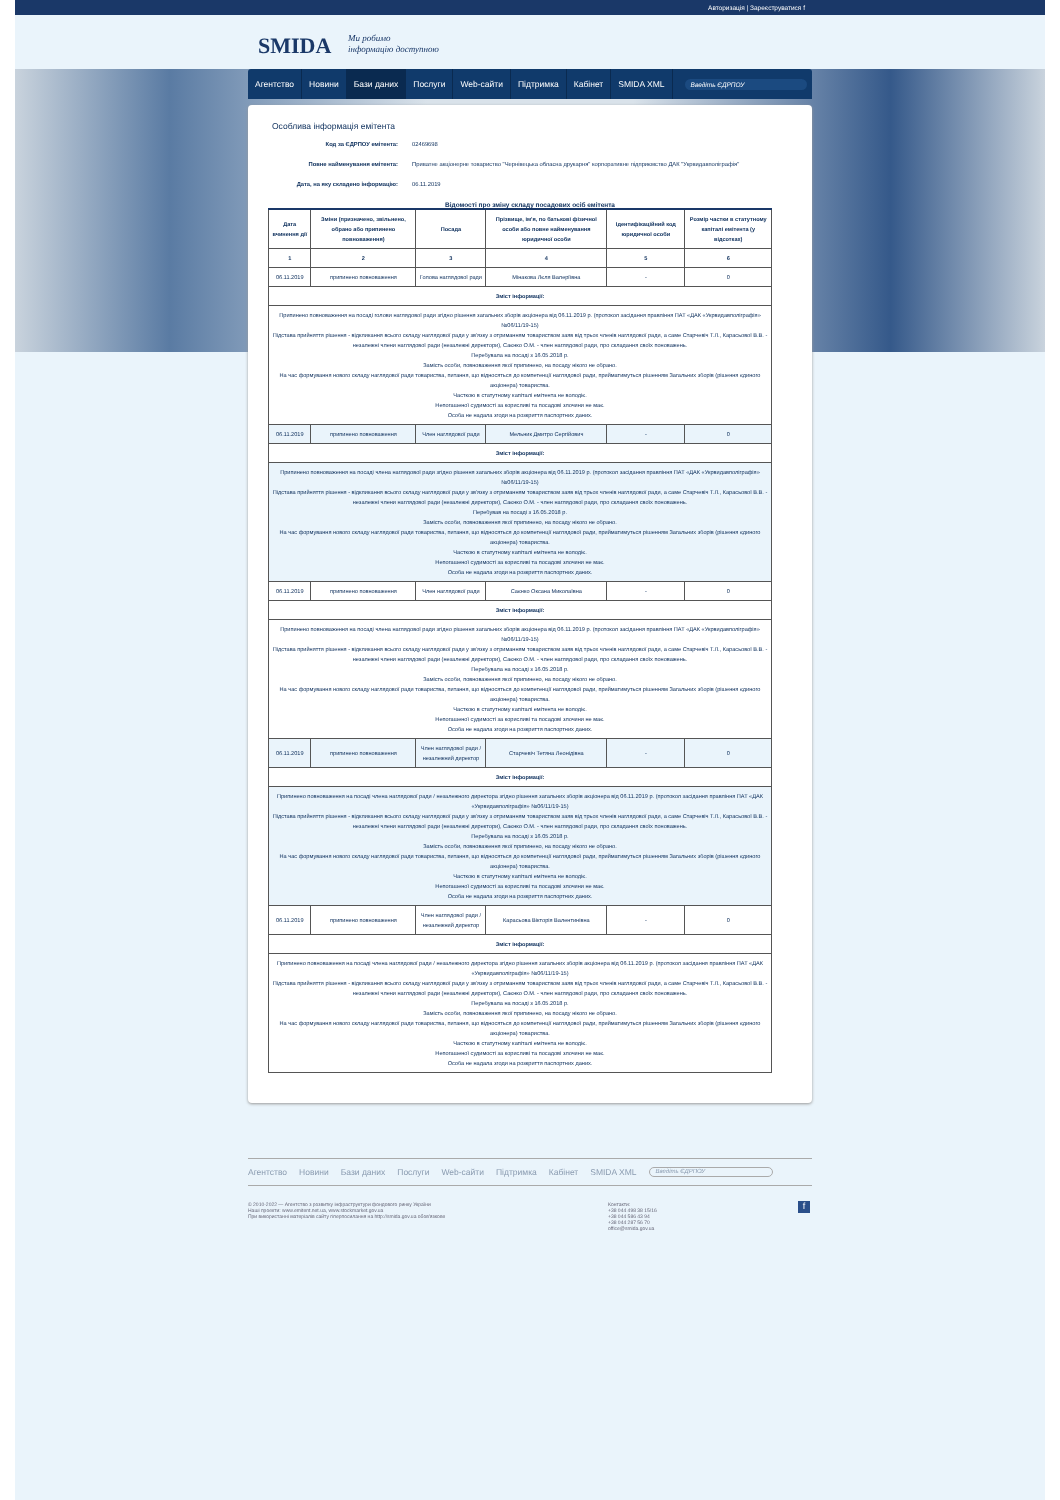Авторизація | Зареєструватися f
SMIDA
Ми робимо
інформацію доступною
Агентство Новини Бази даних Послуги Web-сайти Підтримка Кабінет SMIDA XML
Введіть ЄДРПОУ
Особлива інформація емітента
Код за ЄДРПОУ емітента: 02469698
Повне найменування емітента: Приватне акціонерне товариство "Чернівецька обласна друкарня" корпоративне підприємство ДАК "Укрвидавполіграфія"
Дата, на яку складено інформацію: 06.11.2019
Відомості про зміну складу посадових осіб емітента
| Дата вчинення дії | Зміни (призначено, звільнено, обрано або припинено повноваження) | Посада | Прізвище, ім'я, по батькові фізичної особи або повне найменування юридичної особи | Ідентифікаційний код юридичної особи | Розмір частки в статутному капіталі емітента (у відсотках) |
| --- | --- | --- | --- | --- | --- |
| 1 | 2 | 3 | 4 | 5 | 6 |
| 06.11.2019 | припинено повноваження | Голова наглядової ради | Мінакова Лєля Валеріївна | - | 0 |
| Зміст інформації: | | | | | |
| Припинено повноваження на посаді голови наглядової ради згідно рішення загальних зборів акціонера від 06.11.2019 р. (протокол засідання правління ПАТ «ДАК «Укрвидавполіграфія» №06/11/19-15) Підстава прийняття рішення - відкликання всього складу наглядової ради у зв'язку з отриманням товариством заяв від трьох членів наглядової ради, а саме Старчевіч Т.Л., Карасьової В.В. - незалежні члени наглядової ради (незалежні директори), Саєнко О.М. - член наглядової ради, про складання своїх поноважень. Перебувала на посаді з 16.05.2018 р. Замість особи, повноваження якої припинено, на посаду нікого не обрано. На час формування нового складу наглядової ради товариства, питання, що відносяться до компетенції наглядової ради, прийматимуться рішенням Загальних зборів (рішення єдиного акціонера) товариства. Часткою в статутному капіталі емітента не володіє. Непогашеної судимості за корисливі та посадові злочини не має. Особа не надала згоди на розкриття паспортних даних. | | | | | |
| 06.11.2019 | припинено повноваження | Член наглядової ради | Мельник Дмитро Сергійович | - | 0 |
| Зміст інформації: | | | | | |
| Припинено повноваження на посаді члена наглядової ради згідно рішення загальних зборів акціонера від 06.11.2019 р. (протокол засідання правління ПАТ «ДАК «Укрвидавполіграфія» №06/11/19-15) Підстава прийняття рішення - відкликання всього складу наглядової ради у зв'язку з отриманням товариством заяв від трьох членів наглядової ради, а саме Старчевіч Т.Л., Карасьової В.В. - незалежні члени наглядової ради (незалежні директори), Саєнко О.М. - член наглядової ради, про складання своїх поноважень. Перебував на посаді з 16.05.2018 р. Замість особи, повноваження якої припинено, на посаду нікого не обрано. На час формування нового складу наглядової ради товариства, питання, що відносяться до компетенції наглядової ради, прийматимуться рішенням Загальних зборів (рішення єдиного акціонера) товариства. Часткою в статутному капіталі емітента не володіє. Непогашеної судимості за корисливі та посадові злочини не має. Особа не надала згоди на розкриття паспортних даних. | | | | | |
| 06.11.2019 | припинено повноваження | Член наглядової ради | Саєнко Оксана Миколаївна | - | 0 |
| Зміст інформації: | | | | | |
| Припинено повноваження на посаді члена наглядової ради згідно рішення загальних зборів акціонера від 06.11.2019 р. (протокол засідання правління ПАТ «ДАК «Укрвидавполіграфія» №06/11/19-15) Підстава прийняття рішення - відкликання всього складу наглядової ради у зв'язку з отриманням товариством заяв від трьох членів наглядової ради, а саме Старчевіч Т.Л., Карасьової В.В. - незалежні члени наглядової ради (незалежні директори), Саєнко О.М. - член наглядової ради, про складання своїх поноважень. Перебувала на посаді з 16.05.2018 р. Замість особи, повноваження якої припинено, на посаду нікого не обрано. На час формування нового складу наглядової ради товариства, питання, що відносяться до компетенції наглядової ради, прийматимуться рішенням Загальних зборів (рішення єдиного акціонера) товариства. Часткою в статутному капіталі емітента не володіє. Непогашеної судимості за корисливі та посадові злочини не має. Особа не надала згоди на розкриття паспортних даних. | | | | | |
| 06.11.2019 | припинено повноваження | Член наглядової ради / незалежний директор | Старчевіч Тетяна Леонідівна | - | 0 |
| Зміст інформації: | | | | | |
| Припинено повноваження на посаді члена наглядової ради / незалежного директора згідно рішення загальних зборів акціонера від 06.11.2019 р. (протокол засідання правління ПАТ «ДАК «Укрвидавполіграфія» №06/11/19-15) Підстава прийняття рішення - відкликання всього складу наглядової ради у зв'язку з отриманням товариством заяв від трьох членів наглядової ради, а саме Старчевіч Т.Л., Карасьової В.В. - незалежні члени наглядової ради (незалежні директори), Саєнко О.М. - член наглядової ради, про складання своїх поноважень. Перебувала на посаді з 16.05.2018 р. Замість особи, повноваження якої припинено, на посаду нікого не обрано. На час формування нового складу наглядової ради товариства, питання, що відносяться до компетенції наглядової ради, прийматимуться рішенням Загальних зборів (рішення єдиного акціонера) товариства. Часткою в статутному капіталі емітента не володіє. Непогашеної судимості за корисливі та посадові злочини не має. Особа не надала згоди на розкриття паспортних даних. | | | | | |
| 06.11.2019 | припинено повноваження | Член наглядової ради / незалежний директор | Карасьова Вікторія Валентинівна | - | 0 |
| Зміст інформації: | | | | | |
| Припинено повноваження на посаді члена наглядової ради / незалежного директора згідно рішення загальних зборів акціонера від 06.11.2019 р. (протокол засідання правління ПАТ «ДАК «Укрвидавполіграфія» №06/11/19-15) Підстава прийняття рішення - відкликання всього складу наглядової ради у зв'язку з отриманням товариством заяв від трьох членів наглядової ради, а саме Старчевіч Т.Л., Карасьової В.В. - незалежні члени наглядової ради (незалежні директори), Саєнко О.М. - член наглядової ради, про складання своїх поноважень. Перебувала на посаді з 16.05.2018 р. Замість особи, повноваження якої припинено, на посаду нікого не обрано. На час формування нового складу наглядової ради товариства, питання, що відносяться до компетенції наглядової ради, прийматимуться рішенням Загальних зборів (рішення єдиного акціонера) товариства. Часткою в статутному капіталі емітента не володіє. Непогашеної судимості за корисливі та посадові злочини не має. Особа не надала згоди на розкриття паспортних даних. | | | | | |
Агентство Новини Бази даних Послуги Web-сайти Підтримка Кабінет SMIDA XML Введіть ЄДРПОУ
© 2010-2022 — Агентство з розвитку інфраструктури фондового ринку України
Наші проекти: www.emitent.net.ua, www.stockmarket.gov.ua
При використанні матеріалів сайту гіперпосилання на http://smida.gov.ua обов'язкове
Контакти:
+38 044 498 38 15/16
+38 044 586 43 94
+38 044 287 56 70
office@smida.gov.ua
f